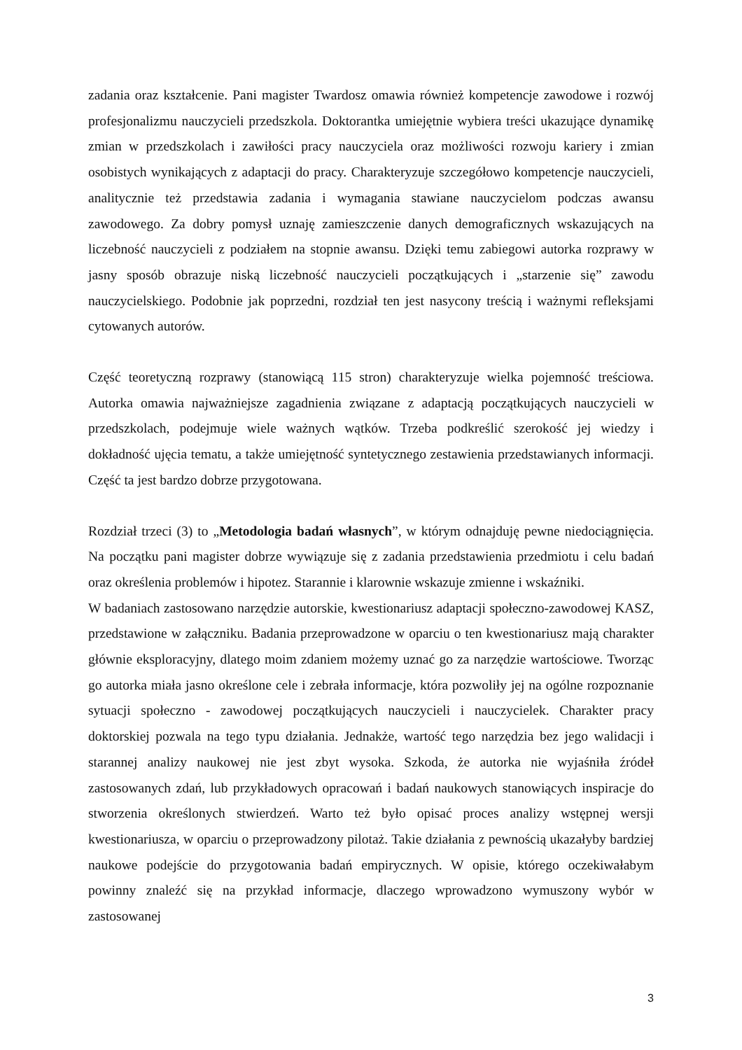zadania oraz kształcenie. Pani magister Twardosz omawia również kompetencje zawodowe i rozwój profesjonalizmu nauczycieli przedszkola. Doktorantka umiejętnie wybiera treści ukazujące dynamikę zmian w przedszkolach i zawiłości pracy nauczyciela oraz możliwości rozwoju kariery i zmian osobistych wynikających z adaptacji do pracy. Charakteryzuje szczegółowo kompetencje nauczycieli, analitycznie też przedstawia zadania i wymagania stawiane nauczycielom podczas awansu zawodowego. Za dobry pomysł uznaję zamieszczenie danych demograficznych wskazujących na liczebność nauczycieli z podziałem na stopnie awansu. Dzięki temu zabiegowi autorka rozprawy w jasny sposób obrazuje niską liczebność nauczycieli początkujących i „starzenie się” zawodu nauczycielskiego. Podobnie jak poprzedni, rozdział ten jest nasycony treścią i ważnymi refleksjami cytowanych autorów.
Część teoretyczną rozprawy (stanowiącą 115 stron) charakteryzuje wielka pojemność treściowa. Autorka omawia najważniejsze zagadnienia związane z adaptacją początkujących nauczycieli w przedszkolach, podejmuje wiele ważnych wątków. Trzeba podkreślić szerokość jej wiedzy i dokładność ujęcia tematu, a także umiejętność syntetycznego zestawienia przedstawianych informacji. Część ta jest bardzo dobrze przygotowana.
Rozdział trzeci (3) to „Metodologia badań własnych”, w którym odnajduję pewne niedociągnięcia. Na początku pani magister dobrze wywiązuje się z zadania przedstawienia przedmiotu i celu badań oraz określenia problemów i hipotez. Starannie i klarownie wskazuje zmienne i wskaźniki.
W badaniach zastosowano narzędzie autorskie, kwestionariusz adaptacji społeczno-zawodowej KASZ, przedstawione w załączniku. Badania przeprowadzone w oparciu o ten kwestionariusz mają charakter głównie eksploracyjny, dlatego moim zdaniem możemy uznać go za narzędzie wartościowe. Tworząc go autorka miała jasno określone cele i zebrała informacje, która pozwoliły jej na ogólne rozpoznanie sytuacji społeczno - zawodowej początkujących nauczycieli i nauczycielek. Charakter pracy doktorskiej pozwala na tego typu działania. Jednakże, wartość tego narzędzia bez jego walidacji i starannej analizy naukowej nie jest zbyt wysoka. Szkoda, że autorka nie wyjaśniła źródeł zastosowanych zdań, lub przykładowych opracowań i badań naukowych stanowiących inspiracje do stworzenia określonych stwierdzeń. Warto też było opisać proces analizy wstępnej wersji kwestionariusza, w oparciu o przeprowadzony pilotaż. Takie działania z pewnością ukazałyby bardziej naukowe podejście do przygotowania badań empirycznych. W opisie, którego oczekiwałabym powinny znaleźć się na przykład informacje, dlaczego wprowadzono wymuszony wybór w zastosowanej
3